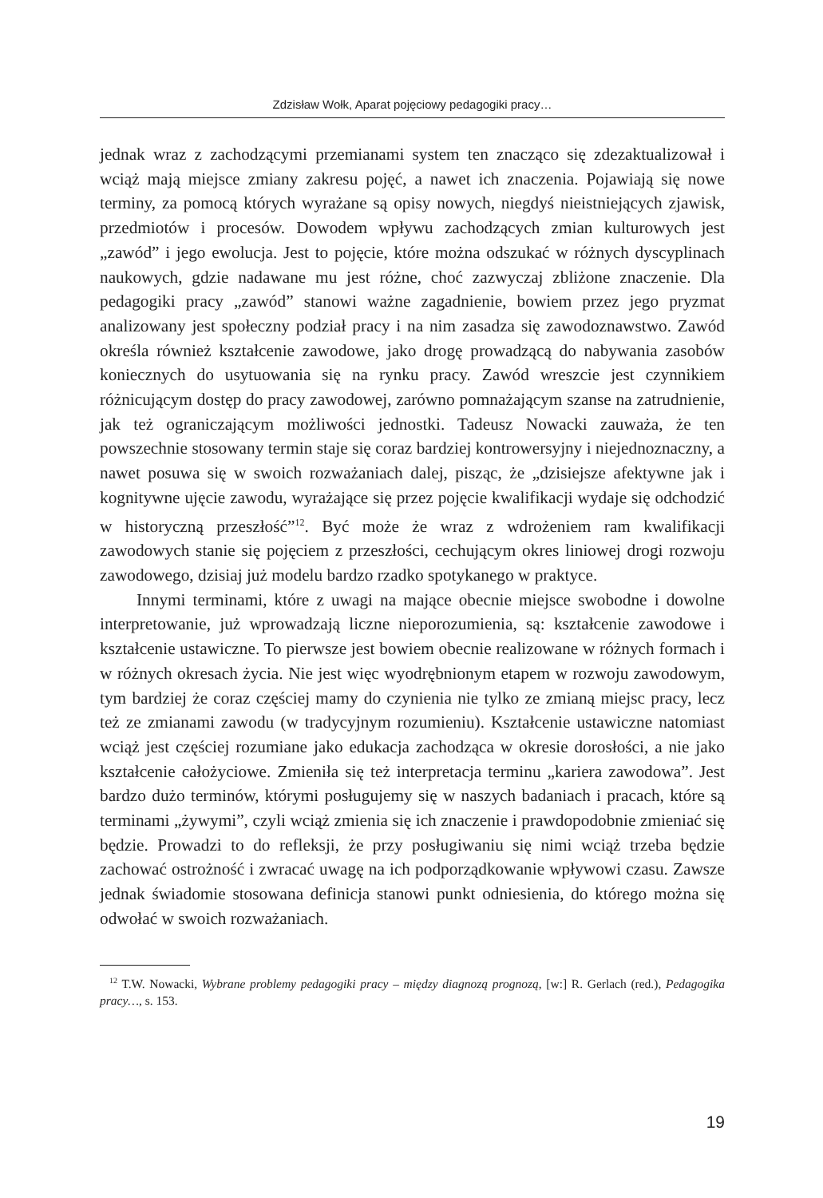Zdzisław Wołk, Aparat pojęciowy pedagogiki pracy…
jednak wraz z zachodzącymi przemianami system ten znacząco się zdezaktualizował i wciąż mają miejsce zmiany zakresu pojęć, a nawet ich znaczenia. Pojawiają się nowe terminy, za pomocą których wyrażane są opisy nowych, niegdyś nieistniejących zjawisk, przedmiotów i procesów. Dowodem wpływu zachodzących zmian kulturowych jest „zawód” i jego ewolucja. Jest to pojęcie, które można odszukać w różnych dyscyplinach naukowych, gdzie nadawane mu jest różne, choć zazwyczaj zbliżone znaczenie. Dla pedagogiki pracy „zawód” stanowi ważne zagadnienie, bowiem przez jego pryzmat analizowany jest społeczny podział pracy i na nim zasadza się zawodoznawstwo. Zawód określa również kształcenie zawodowe, jako drogę prowadzącą do nabywania zasobów koniecznych do usytuowania się na rynku pracy. Zawód wreszcie jest czynnikiem różnicującym dostęp do pracy zawodowej, zarówno pomnażającym szanse na zatrudnienie, jak też ograniczającym możliwości jednostki. Tadeusz Nowacki zauważa, że ten powszechnie stosowany termin staje się coraz bardziej kontrowersyjny i niejednoznaczny, a nawet posuwa się w swoich rozważaniach dalej, pisząc, że „dzisiejsze afektywne jak i kognitywne ujęcie zawodu, wyrażające się przez pojęcie kwalifikacji wydaje się odchodzić w historyczną przeszłość”<sup>12</sup>. Być może że wraz z wdrożeniem ram kwalifikacji zawodowych stanie się pojęciem z przeszłości, cechującym okres liniowej drogi rozwoju zawodowego, dzisiaj już modelu bardzo rzadko spotykanego w praktyce.
Innymi terminami, które z uwagi na mające obecnie miejsce swobodne i dowolne interpretowanie, już wprowadzają liczne nieporozumienia, są: kształcenie zawodowe i kształcenie ustawiczne. To pierwsze jest bowiem obecnie realizowane w różnych formach i w różnych okresach życia. Nie jest więc wyodrębnionym etapem w rozwoju zawodowym, tym bardziej że coraz częściej mamy do czynienia nie tylko ze zmianą miejsc pracy, lecz też ze zmianami zawodu (w tradycyjnym rozumieniu). Kształcenie ustawiczne natomiast wciąż jest częściej rozumiane jako edukacja zachodząca w okresie dorosłości, a nie jako kształcenie całożyciowe. Zmieniła się też interpretacja terminu „kariera zawodowa”. Jest bardzo dużo terminów, którymi posługujemy się w naszych badaniach i pracach, które są terminami „żywymi”, czyli wciąż zmienia się ich znaczenie i prawdopodobnie zmieniać się będzie. Prowadzi to do refleksji, że przy posługiwaniu się nimi wciąż trzeba będzie zachować ostrożność i zwracać uwagę na ich podporządkowanie wpływowi czasu. Zawsze jednak świadomie stosowana definicja stanowi punkt odniesienia, do którego można się odwołać w swoich rozważaniach.
<sup>12</sup> T.W. Nowacki, Wybrane problemy pedagogiki pracy – między diagnozą prognozą, [w:] R. Gerlach (red.), Pedagogika pracy…, s. 153.
19